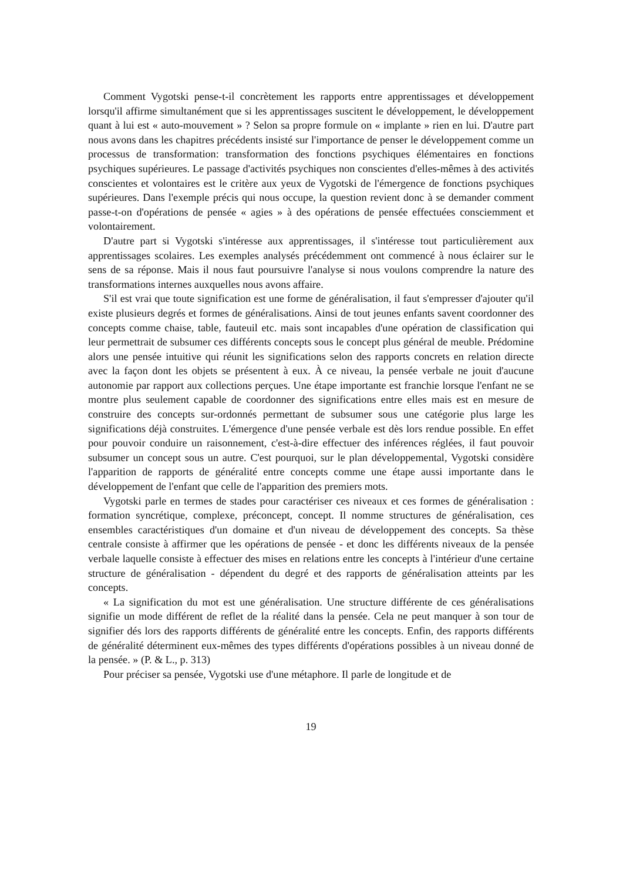Comment Vygotski pense-t-il concrètement les rapports entre apprentissages et développement lorsqu'il affirme simultanément que si les apprentissages suscitent le développement, le développement quant à lui est « auto-mouvement » ? Selon sa propre formule on « implante » rien en lui. D'autre part nous avons dans les chapitres précédents insisté sur l'importance de penser le développement comme un processus de transformation: transformation des fonctions psychiques élémentaires en fonctions psychiques supérieures. Le passage d'activités psychiques non conscientes d'elles-mêmes à des activités conscientes et volontaires est le critère aux yeux de Vygotski de l'émergence de fonctions psychiques supérieures. Dans l'exemple précis qui nous occupe, la question revient donc à se demander comment passe-t-on d'opérations de pensée « agies » à des opérations de pensée effectuées consciemment et volontairement.
D'autre part si Vygotski s'intéresse aux apprentissages, il s'intéresse tout particulièrement aux apprentissages scolaires. Les exemples analysés précédemment ont commencé à nous éclairer sur le sens de sa réponse. Mais il nous faut poursuivre l'analyse si nous voulons comprendre la nature des transformations internes auxquelles nous avons affaire.
S'il est vrai que toute signification est une forme de généralisation, il faut s'empresser d'ajouter qu'il existe plusieurs degrés et formes de généralisations. Ainsi de tout jeunes enfants savent coordonner des concepts comme chaise, table, fauteuil etc. mais sont incapables d'une opération de classification qui leur permettrait de subsumer ces différents concepts sous le concept plus général de meuble. Prédomine alors une pensée intuitive qui réunit les significations selon des rapports concrets en relation directe avec la façon dont les objets se présentent à eux. À ce niveau, la pensée verbale ne jouit d'aucune autonomie par rapport aux collections perçues. Une étape importante est franchie lorsque l'enfant ne se montre plus seulement capable de coordonner des significations entre elles mais est en mesure de construire des concepts sur-ordonnés permettant de subsumer sous une catégorie plus large les significations déjà construites. L'émergence d'une pensée verbale est dès lors rendue possible. En effet pour pouvoir conduire un raisonnement, c'est-à-dire effectuer des inférences réglées, il faut pouvoir subsumer un concept sous un autre. C'est pourquoi, sur le plan développemental, Vygotski considère l'apparition de rapports de généralité entre concepts comme une étape aussi importante dans le développement de l'enfant que celle de l'apparition des premiers mots.
Vygotski parle en termes de stades pour caractériser ces niveaux et ces formes de généralisation : formation syncrétique, complexe, préconcept, concept. Il nomme structures de généralisation, ces ensembles caractéristiques d'un domaine et d'un niveau de développement des concepts. Sa thèse centrale consiste à affirmer que les opérations de pensée - et donc les différents niveaux de la pensée verbale laquelle consiste à effectuer des mises en relations entre les concepts à l'intérieur d'une certaine structure de généralisation - dépendent du degré et des rapports de généralisation atteints par les concepts.
« La signification du mot est une généralisation. Une structure différente de ces généralisations signifie un mode différent de reflet de la réalité dans la pensée. Cela ne peut manquer à son tour de signifier dés lors des rapports différents de généralité entre les concepts. Enfin, des rapports différents de généralité déterminent eux-mêmes des types différents d'opérations possibles à un niveau donné de la pensée. » (P. & L., p. 313)
Pour préciser sa pensée, Vygotski use d'une métaphore. Il parle de longitude et de
19